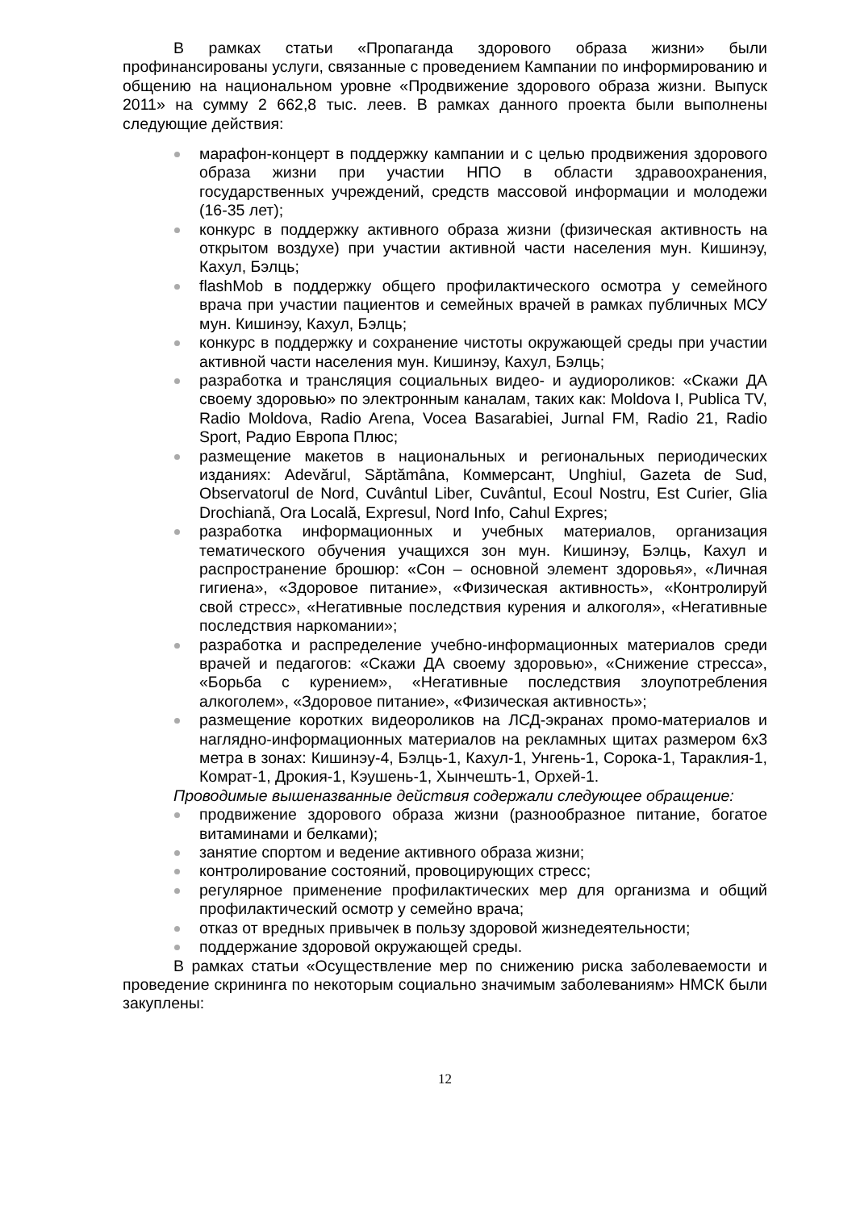В рамках статьи «Пропаганда здорового образа жизни» были профинансированы услуги, связанные с проведением Кампании по информированию и общению на национальном уровне «Продвижение здорового образа жизни. Выпуск 2011» на сумму 2 662,8 тыс. леев. В рамках данного проекта были выполнены следующие действия:
марафон-концерт в поддержку кампании и с целью продвижения здорового образа жизни при участии НПО в области здравоохранения, государственных учреждений, средств массовой информации и молодежи (16-35 лет);
конкурс в поддержку активного образа жизни (физическая активность на открытом воздухе) при участии активной части населения мун. Кишинэу, Кахул, Бэлць;
flashMob в поддержку общего профилактического осмотра у семейного врача при участии пациентов и семейных врачей в рамках публичных МСУ мун. Кишинэу, Кахул, Бэлць;
конкурс в поддержку и сохранение чистоты окружающей среды при участии активной части населения мун. Кишинэу, Кахул, Бэлць;
разработка и трансляция социальных видео- и аудиороликов: «Скажи ДА своему здоровью» по электронным каналам, таких как: Moldova I, Publica TV, Radio Moldova, Radio Arena, Vocea Basarabiei, Jurnal FM, Radio 21, Radio Sport, Радио Европа Плюс;
размещение макетов в национальных и региональных периодических изданиях: Adevărul, Săptămâna, Коммерсант, Unghiul, Gazeta de Sud, Observatorul de Nord, Cuvântul Liber, Cuvântul, Ecoul Nostru, Est Curier, Glia Drochiană, Ora Locală, Expresul, Nord Info, Cahul Expres;
разработка информационных и учебных материалов, организация тематического обучения учащихся зон мун. Кишинэу, Бэлць, Кахул и распространение брошюр: «Сон – основной элемент здоровья», «Личная гигиена», «Здоровое питание», «Физическая активность», «Контролируй свой стресс», «Негативные последствия курения и алкоголя», «Негативные последствия наркомании»;
разработка и распределение учебно-информационных материалов среди врачей и педагогов: «Скажи ДА своему здоровью», «Снижение стресса», «Борьба с курением», «Негативные последствия злоупотребления алкоголем», «Здоровое питание», «Физическая активность»;
размещение коротких видеороликов на ЛСД-экранах промо-материалов и наглядно-информационных материалов на рекламных щитах размером 6х3 метра в зонах: Кишинэу-4, Бэлць-1, Кахул-1, Унгень-1, Сорока-1, Тараклия-1, Комрат-1, Дрокия-1, Кэушень-1, Хынчешть-1, Орхей-1.
Проводимые вышеназванные действия содержали следующее обращение:
продвижение здорового образа жизни (разнообразное питание, богатое витаминами и белками);
занятие спортом и ведение активного образа жизни;
контролирование состояний, провоцирующих стресс;
регулярное применение профилактических мер для организма и общий профилактический осмотр у семейно врача;
отказ от вредных привычек в пользу здоровой жизнедеятельности;
поддержание здоровой окружающей среды.
В рамках статьи «Осуществление мер по снижению риска заболеваемости и проведение скрининга по некоторым социально значимым заболеваниям» НМСК были закуплены:
12